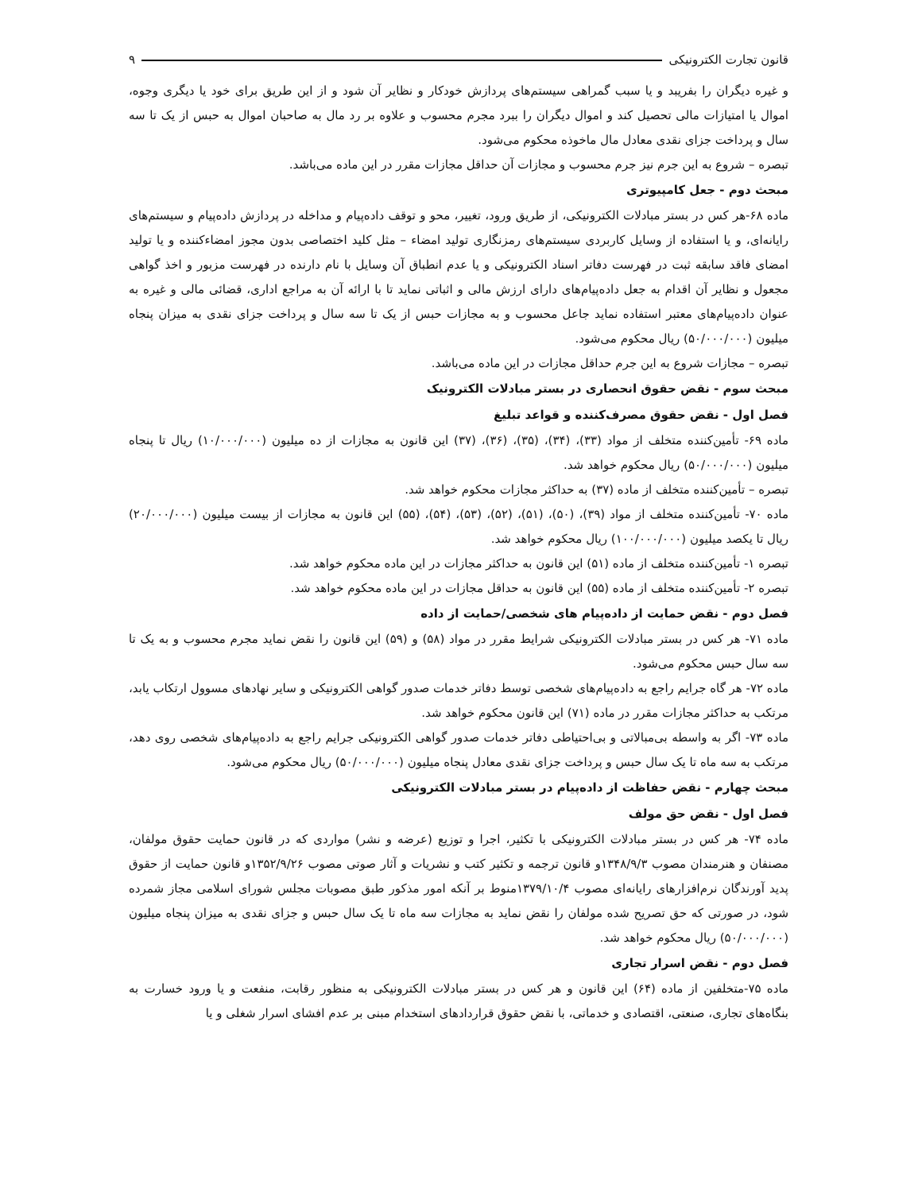قانون تجارت الکترونیکی ۹
و غیره دیگران را بفریبد و یا سبب گمراهی سیستم‌های پردازش خودکار و نظایر آن شود و از این طریق برای خود یا دیگری وجوه، اموال یا امتیازات مالی تحصیل کند و اموال دیگران را ببرد مجرم محسوب و علاوه بر رد مال به صاحبان اموال به حبس از یک تا سه سال و پرداخت جزای نقدی معادل مال ماخوذه محکوم می‌شود.
تبصره – شروع به این جرم نیز جرم محسوب و مجازات آن حداقل مجازات مقرر در این ماده می‌باشد.
مبحث دوم - جعل کامپیوتری
ماده ۶۸-هر کس در بستر مبادلات الکترونیکی، از طریق ورود، تغییر، محو و توقف داده‌پیام و مداخله در پردازش داده‌پیام و سیستم‌های رایانه‌ای، و یا استفاده از وسایل کاربردی سیستم‌های رمزنگاری تولید امضاء – مثل کلید اختصاصی بدون مجوز امضاءکننده و یا تولید امضای فاقد سابقه ثبت در فهرست دفاتر اسناد الکترونیکی و یا عدم انطباق آن وسایل با نام دارنده در فهرست مزبور و اخذ گواهی مجعول و نظایر آن اقدام به جعل داده‌پیام‌های دارای ارزش مالی و اثباتی نماید تا با ارائه آن به مراجع اداری، قضائی مالی و غیره به عنوان داده‌پیام‌های معتبر استفاده نماید جاعل محسوب و به مجازات حبس از یک تا سه سال و پرداخت جزای نقدی به میزان پنجاه میلیون (۵۰/۰۰۰/۰۰۰) ریال محکوم می‌شود.
تبصره – مجازات شروع به این جرم حداقل مجازات در این ماده می‌باشد.
مبحث سوم - نقض حقوق انحصاری در بستر مبادلات الکترونیک
فصل اول - نقض حقوق مصرف‌کننده و قواعد تبلیغ
ماده ۶۹- تأمین‌کننده متخلف از مواد (۳۳)، (۳۴)، (۳۵)، (۳۶)، (۳۷) این قانون به مجازات از ده میلیون (۱۰/۰۰۰/۰۰۰) ریال تا پنجاه میلیون (۵۰/۰۰۰/۰۰۰) ریال محکوم خواهد شد.
تبصره – تأمین‌کننده متخلف از ماده (۳۷) به حداکثر مجازات محکوم خواهد شد.
ماده ۷۰- تأمین‌کننده متخلف از مواد (۳۹)، (۵۰)، (۵۱)، (۵۲)، (۵۳)، (۵۴)، (۵۵) این قانون به مجازات از بیست میلیون (۲۰/۰۰۰/۰۰۰) ریال تا یکصد میلیون (۱۰۰/۰۰۰/۰۰۰) ریال محکوم خواهد شد.
تبصره ۱- تأمین‌کننده متخلف از ماده (۵۱) این قانون به حداکثر مجازات در این ماده محکوم خواهد شد.
تبصره ۲- تأمین‌کننده متخلف از ماده (۵۵) این قانون به حداقل مجازات در این ماده محکوم خواهد شد.
فصل دوم - نقض حمایت از داده‌پیام های شخصی/حمایت از داده
ماده ۷۱- هر کس در بستر مبادلات الکترونیکی شرایط مقرر در مواد (۵۸) و (۵۹) این قانون را نقض نماید مجرم محسوب و به یک تا سه سال حبس محکوم می‌شود.
ماده ۷۲- هر گاه جرایم راجع به داده‌پیام‌های شخصی توسط دفاتر خدمات صدور گواهی الکترونیکی و سایر نهادهای مسوول ارتکاب یابد، مرتکب به حداکثر مجازات مقرر در ماده (۷۱) این قانون محکوم خواهد شد.
ماده ۷۳- اگر به واسطه بی‌مبالاتی و بی‌احتیاطی دفاتر خدمات صدور گواهی الکترونیکی جرایم راجع به داده‌پیام‌های شخصی روی دهد، مرتکب به سه ماه تا یک سال حبس و پرداخت جزای نقدی معادل پنجاه میلیون (۵۰/۰۰۰/۰۰۰) ریال محکوم می‌شود.
مبحث چهارم - نقض حفاظت از داده‌پیام در بستر مبادلات الکترونیکی
فصل اول - نقض حق مولف
ماده ۷۴- هر کس در بستر مبادلات الکترونیکی با تکثیر، اجرا و توزیع (عرضه و نشر) مواردی که در قانون حمایت حقوق مولفان، مصنفان و هنرمندان مصوب ۱۳۴۸/۹/۳و قانون ترجمه و تکثیر کتب و نشریات و آثار صوتی مصوب ۱۳۵۲/۹/۲۶و قانون حمایت از حقوق پدید آورندگان نرم‌افزارهای رایانه‌ای مصوب ۱۳۷۹/۱۰/۴منوط بر آنکه امور مذکور طبق مصوبات مجلس شورای اسلامی مجاز شمرده شود، در صورتی که حق تصریح شده مولفان را نقض نماید به مجازات سه ماه تا یک سال حبس و جزای نقدی به میزان پنجاه میلیون (۵۰/۰۰۰/۰۰۰) ریال محکوم خواهد شد.
فصل دوم - نقض اسرار تجاری
ماده ۷۵-متخلفین از ماده (۶۴) این قانون و هر کس در بستر مبادلات الکترونیکی به منظور رقابت، منفعت و یا ورود خسارت به بنگاه‌های تجاری، صنعتی، اقتصادی و خدماتی، با نقض حقوق قراردادهای استخدام مبنی بر عدم افشای اسرار شغلی و یا